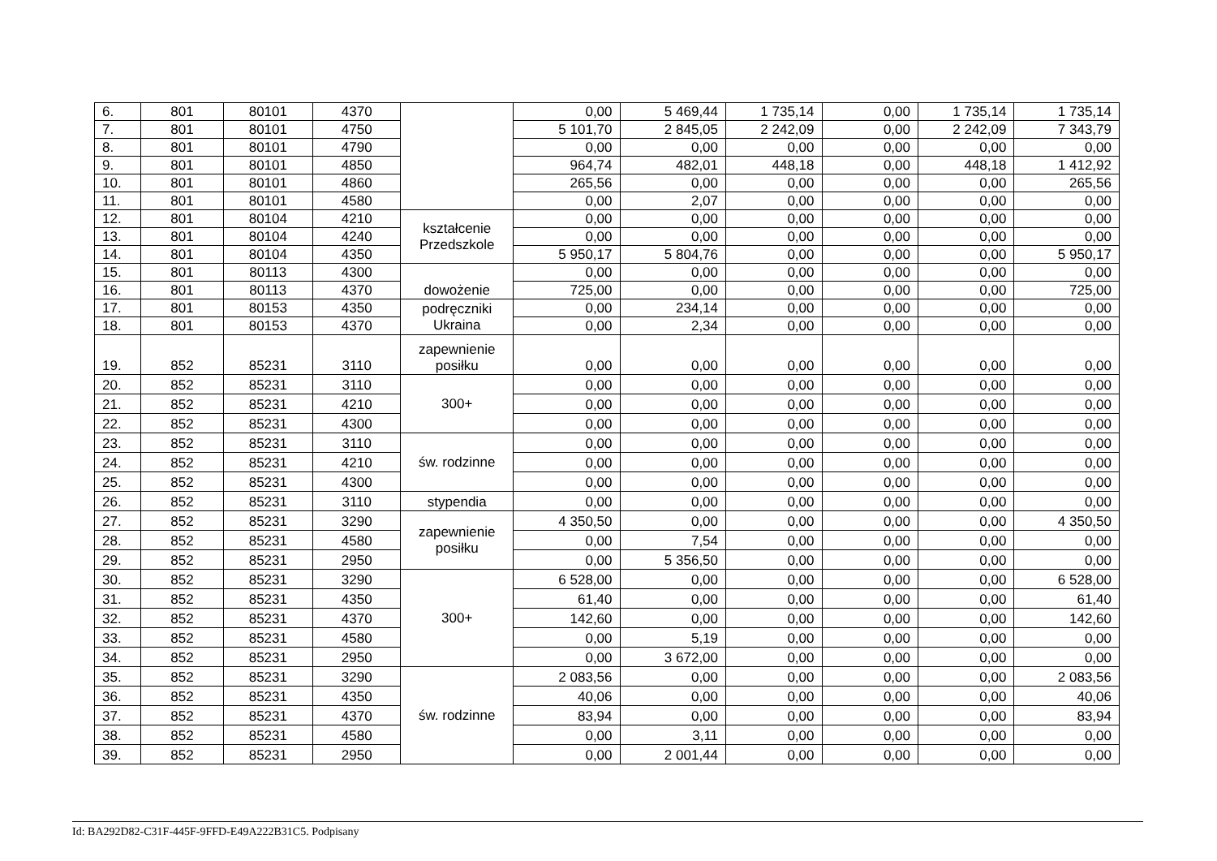| 6. | 801 | 80101 | 4370 | | 0,00 | 5 469,44 | 1 735,14 | 0,00 | 1 735,14 | 1 735,14 |
| 7. | 801 | 80101 | 4750 | | 5 101,70 | 2 845,05 | 2 242,09 | 0,00 | 2 242,09 | 7 343,79 |
| 8. | 801 | 80101 | 4790 | | 0,00 | 0,00 | 0,00 | 0,00 | 0,00 | 0,00 |
| 9. | 801 | 80101 | 4850 | | 964,74 | 482,01 | 448,18 | 0,00 | 448,18 | 1 412,92 |
| 10. | 801 | 80101 | 4860 | | 265,56 | 0,00 | 0,00 | 0,00 | 0,00 | 265,56 |
| 11. | 801 | 80101 | 4580 | | 0,00 | 2,07 | 0,00 | 0,00 | 0,00 | 0,00 |
| 12. | 801 | 80104 | 4210 | kształcenie Przedszkole | 0,00 | 0,00 | 0,00 | 0,00 | 0,00 | 0,00 |
| 13. | 801 | 80104 | 4240 | | 0,00 | 0,00 | 0,00 | 0,00 | 0,00 | 0,00 |
| 14. | 801 | 80104 | 4350 | | 5 950,17 | 5 804,76 | 0,00 | 0,00 | 0,00 | 5 950,17 |
| 15. | 801 | 80113 | 4300 | dowożenie | 0,00 | 0,00 | 0,00 | 0,00 | 0,00 | 0,00 |
| 16. | 801 | 80113 | 4370 | | 725,00 | 0,00 | 0,00 | 0,00 | 0,00 | 725,00 |
| 17. | 801 | 80153 | 4350 | podręczniki Ukraina | 0,00 | 234,14 | 0,00 | 0,00 | 0,00 | 0,00 |
| 18. | 801 | 80153 | 4370 | | 0,00 | 2,34 | 0,00 | 0,00 | 0,00 | 0,00 |
| 19. | 852 | 85231 | 3110 | zapewnienie posiłku | 0,00 | 0,00 | 0,00 | 0,00 | 0,00 | 0,00 |
| 20. | 852 | 85231 | 3110 | 300+ | 0,00 | 0,00 | 0,00 | 0,00 | 0,00 | 0,00 |
| 21. | 852 | 85231 | 4210 | | 0,00 | 0,00 | 0,00 | 0,00 | 0,00 | 0,00 |
| 22. | 852 | 85231 | 4300 | | 0,00 | 0,00 | 0,00 | 0,00 | 0,00 | 0,00 |
| 23. | 852 | 85231 | 3110 | św. rodzinne | 0,00 | 0,00 | 0,00 | 0,00 | 0,00 | 0,00 |
| 24. | 852 | 85231 | 4210 | | 0,00 | 0,00 | 0,00 | 0,00 | 0,00 | 0,00 |
| 25. | 852 | 85231 | 4300 | | 0,00 | 0,00 | 0,00 | 0,00 | 0,00 | 0,00 |
| 26. | 852 | 85231 | 3110 | stypendia | 0,00 | 0,00 | 0,00 | 0,00 | 0,00 | 0,00 |
| 27. | 852 | 85231 | 3290 | zapewnienie posiłku | 4 350,50 | 0,00 | 0,00 | 0,00 | 0,00 | 4 350,50 |
| 28. | 852 | 85231 | 4580 | | 0,00 | 7,54 | 0,00 | 0,00 | 0,00 | 0,00 |
| 29. | 852 | 85231 | 2950 | | 0,00 | 5 356,50 | 0,00 | 0,00 | 0,00 | 0,00 |
| 30. | 852 | 85231 | 3290 | 300+ | 6 528,00 | 0,00 | 0,00 | 0,00 | 0,00 | 6 528,00 |
| 31. | 852 | 85231 | 4350 | | 61,40 | 0,00 | 0,00 | 0,00 | 0,00 | 61,40 |
| 32. | 852 | 85231 | 4370 | | 142,60 | 0,00 | 0,00 | 0,00 | 0,00 | 142,60 |
| 33. | 852 | 85231 | 4580 | | 0,00 | 5,19 | 0,00 | 0,00 | 0,00 | 0,00 |
| 34. | 852 | 85231 | 2950 | | 0,00 | 3 672,00 | 0,00 | 0,00 | 0,00 | 0,00 |
| 35. | 852 | 85231 | 3290 | św. rodzinne | 2 083,56 | 0,00 | 0,00 | 0,00 | 0,00 | 2 083,56 |
| 36. | 852 | 85231 | 4350 | | 40,06 | 0,00 | 0,00 | 0,00 | 0,00 | 40,06 |
| 37. | 852 | 85231 | 4370 | | 83,94 | 0,00 | 0,00 | 0,00 | 0,00 | 83,94 |
| 38. | 852 | 85231 | 4580 | | 0,00 | 3,11 | 0,00 | 0,00 | 0,00 | 0,00 |
| 39. | 852 | 85231 | 2950 | | 0,00 | 2 001,44 | 0,00 | 0,00 | 0,00 | 0,00 |
Id: BA292D82-C31F-445F-9FFD-E49A222B31C5. Podpisany